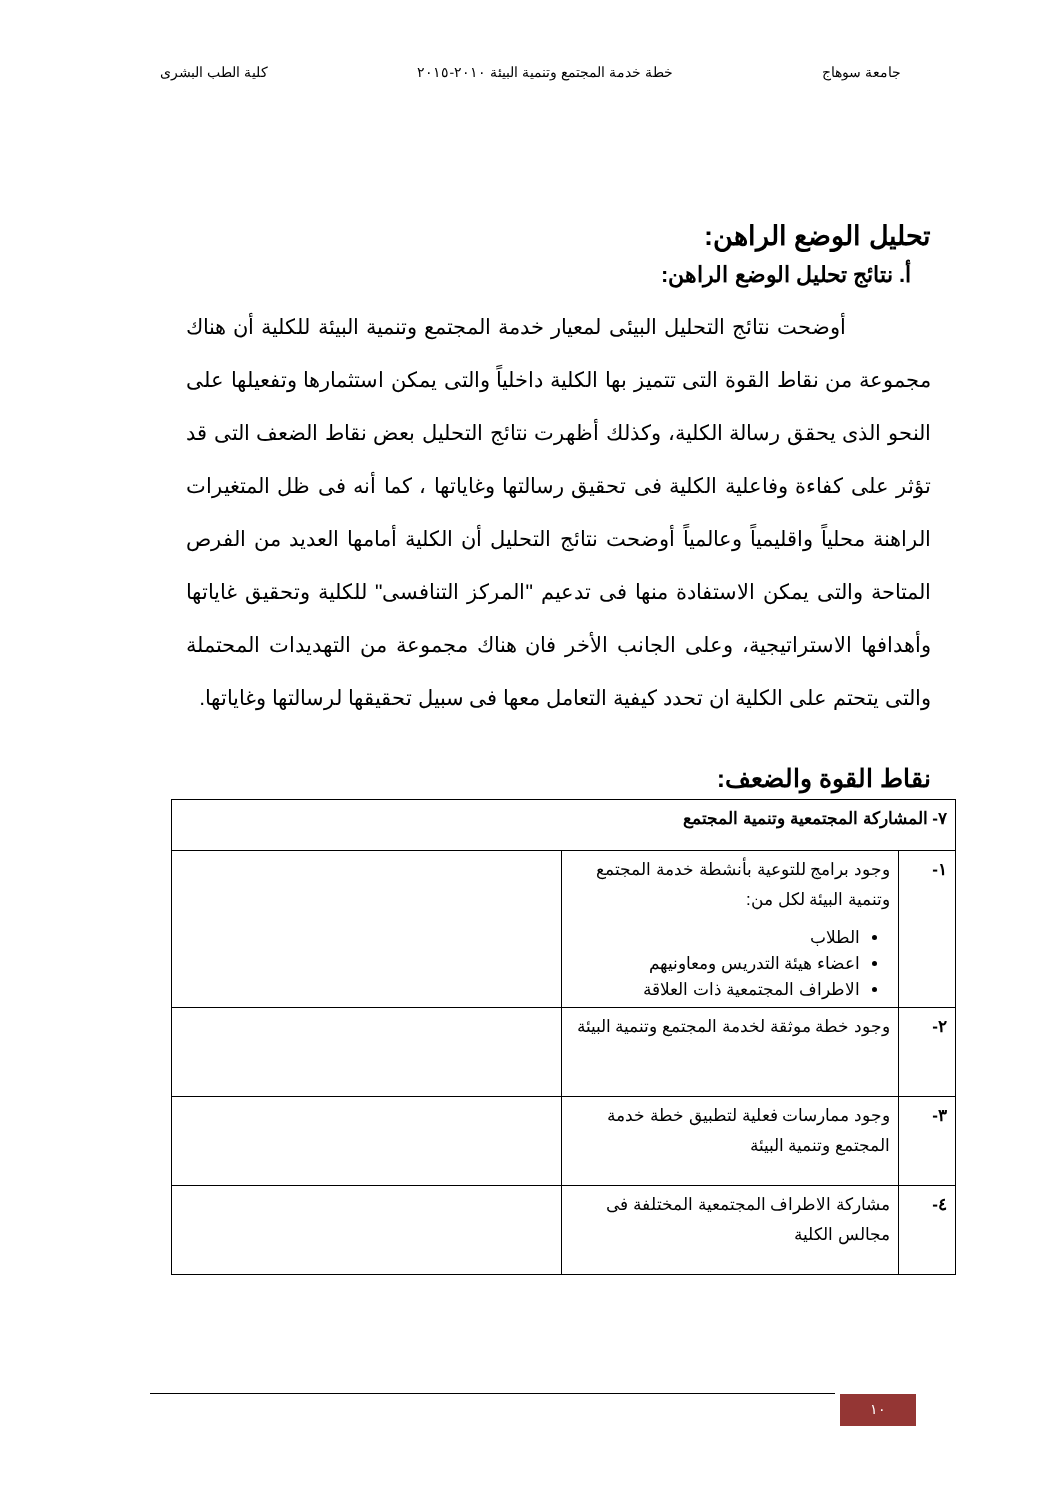جامعة سوهاج خطة خدمة المجتمع وتنمية البيئة ٢٠١٠-٢٠١٥ كلية الطب البشرى
تحليل الوضع الراهن:
أ. نتائج تحليل الوضع الراهن:
أوضحت نتائج التحليل البيئى لمعيار خدمة المجتمع وتنمية البيئة للكلية أن هناك مجموعة من نقاط القوة التى تتميز بها الكلية داخلياً والتى يمكن استثمارها وتفعيلها على النحو الذى يحقق رسالة الكلية، وكذلك أظهرت نتائج التحليل بعض نقاط الضعف التى قد تؤثر على كفاءة وفاعلية الكلية فى تحقيق رسالتها وغاياتها ، كما أنه فى ظل المتغيرات الراهنة محلياً واقليمياً وعالمياً أوضحت نتائج التحليل أن الكلية أمامها العديد من الفرص المتاحة والتى يمكن الاستفادة منها فى تدعيم "المركز التنافسى" للكلية وتحقيق غاياتها وأهدافها الاستراتيجية، وعلى الجانب الأخر فان هناك مجموعة من التهديدات المحتملة والتى يتحتم على الكلية ان تحدد كيفية التعامل معها فى سبيل تحقيقها لرسالتها وغاياتها.
نقاط القوة والضعف:
| ٧- المشاركة المجتمعية وتنمية المجتمع | | |
| --- | --- | --- |
| ١- | وجود برامج للتوعية بأنشطة خدمة المجتمع وتنمية البيئة لكل من: الطلاب اعضاء هيئة التدريس ومعاونيهم الاطراف المجتمعية ذات العلاقة | |
| ٢- | وجود خطة موثقة لخدمة المجتمع وتنمية البيئة | |
| ٣- | وجود ممارسات فعلية لتطبيق خطة خدمة المجتمع وتنمية البيئة | |
| ٤- | مشاركة الاطراف المجتمعية المختلفة فى مجالس الكلية | |
١٠